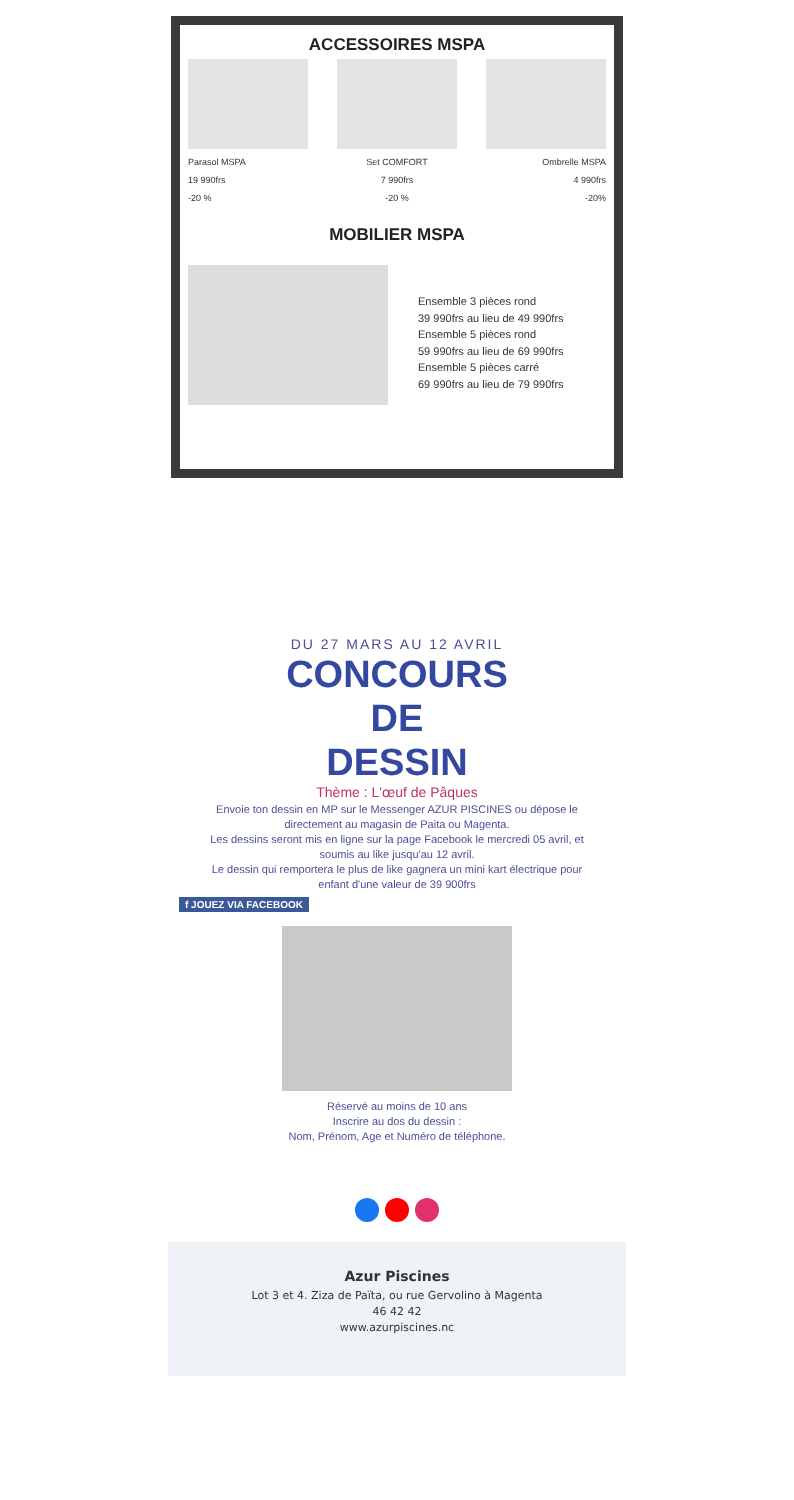ACCESSOIRES MSPA
Parasol MSPA
19 990frs
-20 %
Set COMFORT
7 990frs
-20 %
Ombrelle MSPA
4 990frs
-20%
MOBILIER MSPA
Ensemble 3 pièces rond
39 990frs au lieu de 49 990frs
Ensemble 5 pièces rond
59 990frs au lieu de 69 990frs
Ensemble 5 pièces carré
69 990frs au lieu de 79 990frs
DU 27 MARS AU 12 AVRIL
CONCOURS
DE
DESSIN
Thème : L'œuf de Pâques
Envoie ton dessin en MP sur le Messenger AZUR PISCINES ou dépose le directement au magasin de Paita ou Magenta.
Les dessins seront mis en ligne sur la page Facebook le mercredi 05 avril, et soumis au like jusqu'au 12 avril.
Le dessin qui remportera le plus de like gagnera un mini kart électrique pour enfant d'une valeur de 39 900frs
f JOUEZ VIA FACEBOOK
Réservé au moins de 10 ans
Inscrire au dos du dessin :
Nom, Prénom, Age et Numéro de téléphone.
Azur Piscines
Lot 3 et 4. Ziza de Païta, ou rue Gervolino à Magenta
46 42 42
www.azurpiscines.nc